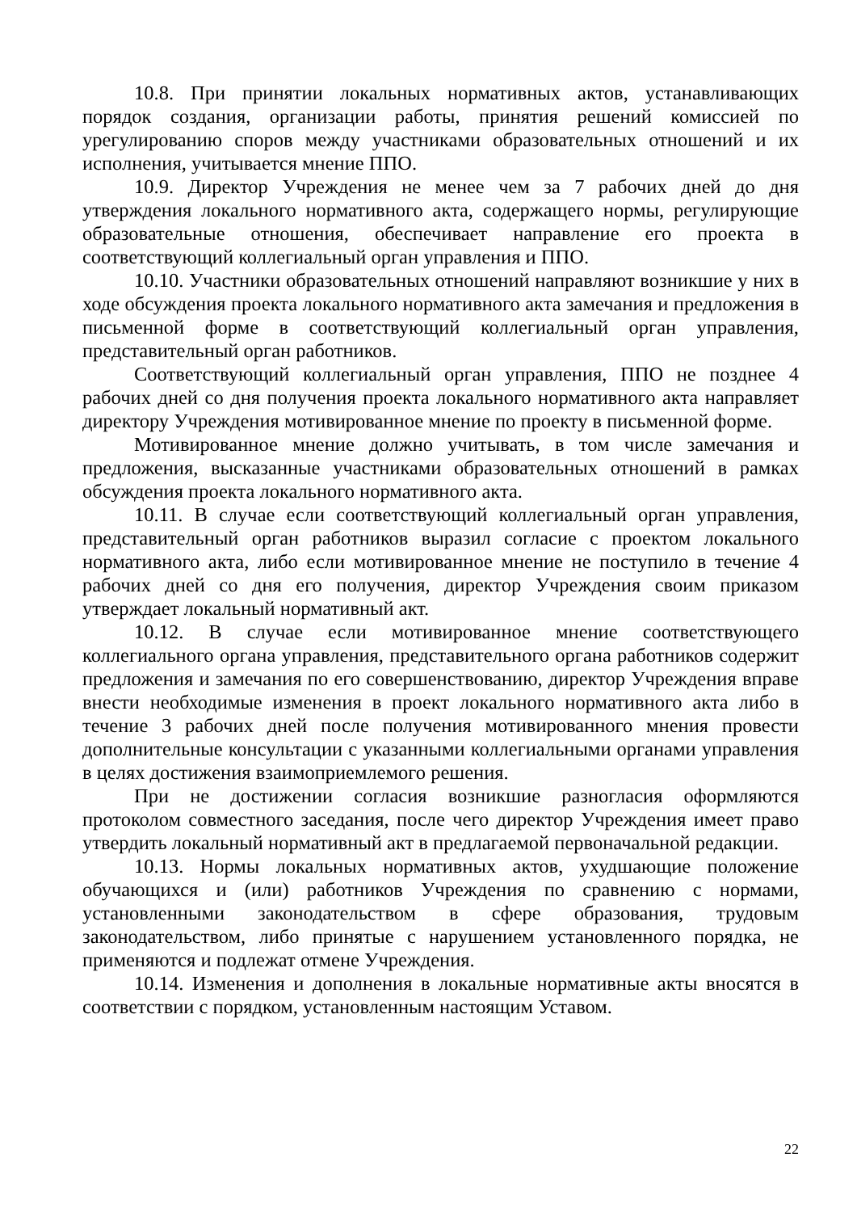10.8. При принятии локальных нормативных актов, устанавливающих порядок создания, организации работы, принятия решений комиссией по урегулированию споров между участниками образовательных отношений и их исполнения, учитывается мнение ППО.
10.9. Директор Учреждения не менее чем за 7 рабочих дней до дня утверждения локального нормативного акта, содержащего нормы, регулирующие образовательные отношения, обеспечивает направление его проекта в соответствующий коллегиальный орган управления и ППО.
10.10. Участники образовательных отношений направляют возникшие у них в ходе обсуждения проекта локального нормативного акта замечания и предложения в письменной форме в соответствующий коллегиальный орган управления, представительный орган работников.
Соответствующий коллегиальный орган управления, ППО не позднее 4 рабочих дней со дня получения проекта локального нормативного акта направляет директору Учреждения мотивированное мнение по проекту в письменной форме.
Мотивированное мнение должно учитывать, в том числе замечания и предложения, высказанные участниками образовательных отношений в рамках обсуждения проекта локального нормативного акта.
10.11. В случае если соответствующий коллегиальный орган управления, представительный орган работников выразил согласие с проектом локального нормативного акта, либо если мотивированное мнение не поступило в течение 4 рабочих дней со дня его получения, директор Учреждения своим приказом утверждает локальный нормативный акт.
10.12. В случае если мотивированное мнение соответствующего коллегиального органа управления, представительного органа работников содержит предложения и замечания по его совершенствованию, директор Учреждения вправе внести необходимые изменения в проект локального нормативного акта либо в течение 3 рабочих дней после получения мотивированного мнения провести дополнительные консультации с указанными коллегиальными органами управления в целях достижения взаимоприемлемого решения.
При не достижении согласия возникшие разногласия оформляются протоколом совместного заседания, после чего директор Учреждения имеет право утвердить локальный нормативный акт в предлагаемой первоначальной редакции.
10.13. Нормы локальных нормативных актов, ухудшающие положение обучающихся и (или) работников Учреждения по сравнению с нормами, установленными законодательством в сфере образования, трудовым законодательством, либо принятые с нарушением установленного порядка, не применяются и подлежат отмене Учреждения.
10.14. Изменения и дополнения в локальные нормативные акты вносятся в соответствии с порядком, установленным настоящим Уставом.
22